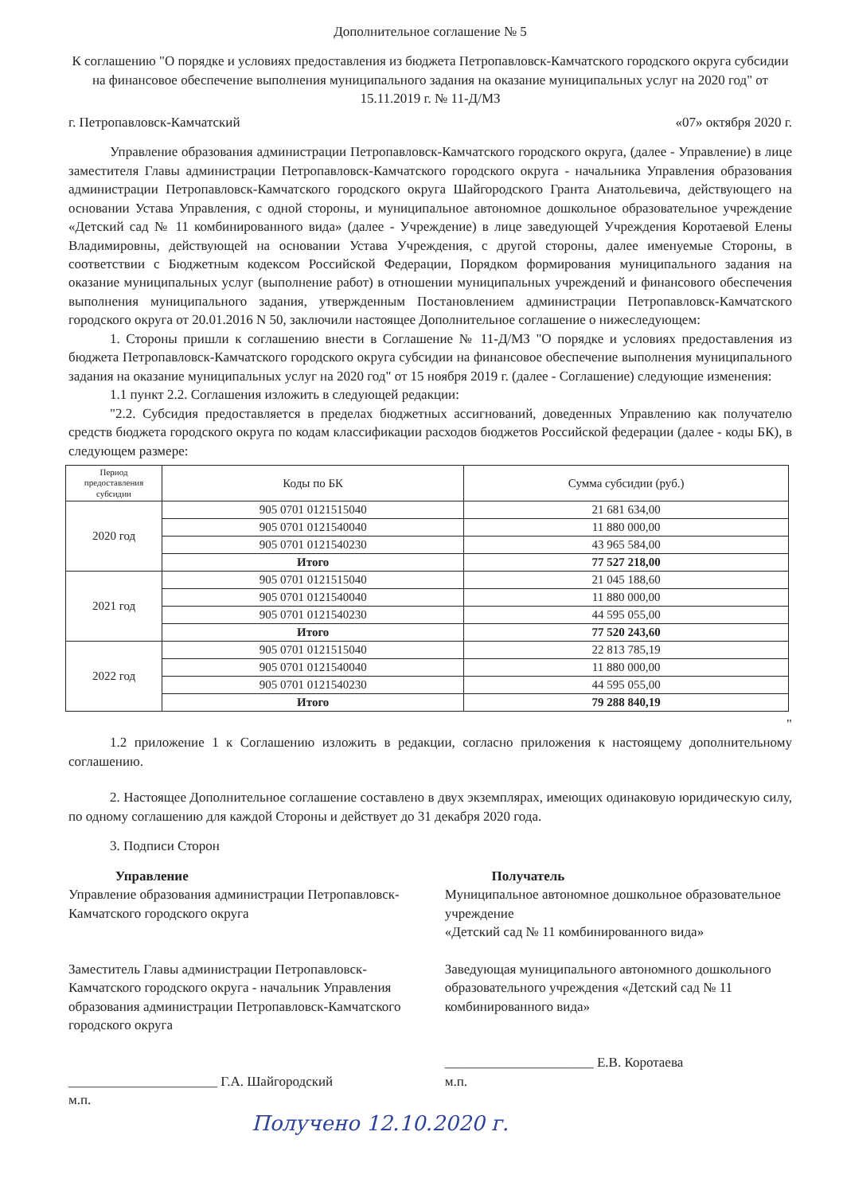Дополнительное соглашение № 5
К соглашению "О порядке и условиях предоставления из бюджета Петропавловск-Камчатского городского округа субсидии на финансовое обеспечение выполнения муниципального задания на оказание муниципальных услуг на 2020 год" от 15.11.2019 г. № 11-Д/МЗ
г. Петропавловск-Камчатский «07» октября 2020 г.
Управление образования администрации Петропавловск-Камчатского городского округа, (далее - Управление) в лице заместителя Главы администрации Петропавловск-Камчатского городского округа - начальника Управления образования администрации Петропавловск-Камчатского городского округа Шайгородского Гранта Анатольевича, действующего на основании Устава Управления, с одной стороны, и муниципальное автономное дошкольное образовательное учреждение «Детский сад № 11 комбинированного вида» (далее - Учреждение) в лице заведующей Учреждения Коротаевой Елены Владимировны, действующей на основании Устава Учреждения, с другой стороны, далее именуемые Стороны, в соответствии с Бюджетным кодексом Российской Федерации, Порядком формирования муниципального задания на оказание муниципальных услуг (выполнение работ) в отношении муниципальных учреждений и финансового обеспечения выполнения муниципального задания, утвержденным Постановлением администрации Петропавловск-Камчатского городского округа от 20.01.2016 N 50, заключили настоящее Дополнительное соглашение о нижеследующем:
1. Стороны пришли к соглашению внести в Соглашение № 11-Д/МЗ "О порядке и условиях предоставления из бюджета Петропавловск-Камчатского городского округа субсидии на финансовое обеспечение выполнения муниципального задания на оказание муниципальных услуг на 2020 год" от 15 ноября 2019 г. (далее - Соглашение) следующие изменения:
1.1 пункт 2.2. Соглашения изложить в следующей редакции:
"2.2. Субсидия предоставляется в пределах бюджетных ассигнований, доведенных Управлению как получателю средств бюджета городского округа по кодам классификации расходов бюджетов Российской федерации (далее - коды БК), в следующем размере:
| Период предоставления субсидии | Коды по БК | Сумма субсидии (руб.) |
| --- | --- | --- |
| 2020 год | 905 0701 0121515040 | 21 681 634,00 |
| | 905 0701 0121540040 | 11 880 000,00 |
| | 905 0701 0121540230 | 43 965 584,00 |
| | Итого | 77 527 218,00 |
| 2021 год | 905 0701 0121515040 | 21 045 188,60 |
| | 905 0701 0121540040 | 11 880 000,00 |
| | 905 0701 0121540230 | 44 595 055,00 |
| | Итого | 77 520 243,60 |
| 2022 год | 905 0701 0121515040 | 22 813 785,19 |
| | 905 0701 0121540040 | 11 880 000,00 |
| | 905 0701 0121540230 | 44 595 055,00 |
| | Итого | 79 288 840,19 |
"
1.2 приложение 1 к Соглашению изложить в редакции, согласно приложения к настоящему дополнительному соглашению.
2. Настоящее Дополнительное соглашение составлено в двух экземплярах, имеющих одинаковую юридическую силу, по одному соглашению для каждой Стороны и действует до 31 декабря 2020 года.
3. Подписи Сторон
Управление
Управление образования администрации Петропавловск-Камчатского городского округа
Заместитель Главы администрации Петропавловск-Камчатского городского округа - начальник Управления образования администрации Петропавловск-Камчатского городского округа
______________________ Г.А. Шайгородский
м.п.
Получатель
Муниципальное автономное дошкольное образовательное учреждение
«Детский сад № 11 комбинированного вида»
Заведующая муниципального автономного дошкольного образовательного учреждения «Детский сад № 11 комбинированного вида»
______________________ Е.В. Коротаева
м.п.
Получено 12.10.2020 г.